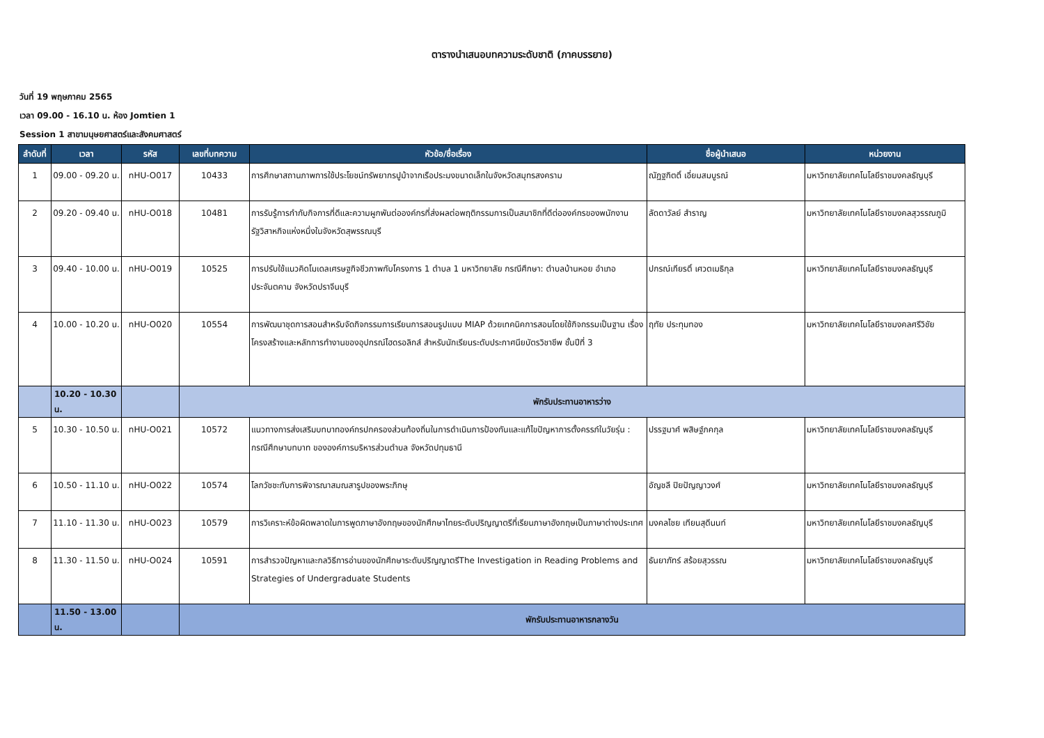ตารางนำเสนอบทความระดับชาติ (ภาคบรรยาย)
วันที่ 19 พฤษภาคม 2565
เวลา 09.00 - 16.10 น. ห้อง Jomtien 1
Session 1 สาขามนุษยศาสตร์และสังคมศาสตร์
| ลำดับที่ | เวลา | รหัส | เลขที่บทความ | หัวข้อ/ชื่อเรื่อง | ชื่อผู้นำเสนอ | หน่วยงาน |
| --- | --- | --- | --- | --- | --- | --- |
| 1 | 09.00 - 09.20 น. | nHU-O017 | 10433 | การศึกษาสถานภาพการใช้ประโยชน์ทรัพยากรปูม้าจากเรือประมงขนาดเล็กในจังหวัดสมุทรสงคราม | ณัฏฐกิตติ์ เอี่ยมสมบูรณ์ | มหาวิทยาลัยเทคโนโลยีราชมงคลธัญบุรี |
| 2 | 09.20 - 09.40 น. | nHU-O018 | 10481 | การรับรู้การกำกับกิจการที่ดีและความผูกพันต่อองค์กรที่ส่งผลต่อพฤติกรรมการเป็นสมาชิกที่ดีต่อองค์กรของพนักงานรัฐวิสาหกิจแห่งหนึ่งในจังหวัดสุพรรณบุรี | ลัดดาวัลย์ สำราญ | มหาวิทยาลัยเทคโนโลยีราชมงคลสุวรรณภูมิ |
| 3 | 09.40 - 10.00 น. | nHU-O019 | 10525 | การปรับใช้แนวคิดโมเดลเศรษฐกิจชีวภาพกับโครงการ 1 ตำบล 1 มหาวิทยาลัย กรณีศึกษา: ตำบลบ้านหอย อำเภอประจันตคาม จังหวัดปราจีนบุรี | ปกรณ์เกียรติ์ เศวตเมธิกุล | มหาวิทยาลัยเทคโนโลยีราชมงคลธัญบุรี |
| 4 | 10.00 - 10.20 น. | nHU-O020 | 10554 | การพัฒนาชุดการสอนสำหรับจัดกิจกรรมการเรียนการสอนรูปแบบ MIAP ด้วยเทคนิคการสอนโดยใช้กิจกรรมเป็นฐาน เรื่อง โครงสร้างและหลักการทำงานของอุปกรณ์ไฮดรอลิกส์ สำหรับนักเรียนระดับประกาศนียบัตรวิชาชีพ ชั้นปีที่ 3 | ฤทัย ประทุมทอง | มหาวิทยาลัยเทคโนโลยีราชมงคลศรีวิชัย |
| | 10.20 - 10.30 น. | | พักรับประทานอาหารว่าง | | | |
| 5 | 10.30 - 10.50 น. | nHU-O021 | 10572 | แนวทางการส่งเสริมบทบาทองค์กรปกครองส่วนท้องถิ่นในการดำเนินการป้องกันและแก้ไขปัญหาการตั้งครรภ์ในวัยรุ่น : กรณีศึกษาบทบาท ขององค์การบริหารส่วนตำบล จังหวัดปทุมธานี | ปรรฐมาศ์ พสิษฐ์ภคกุล | มหาวิทยาลัยเทคโนโลยีราชมงคลธัญบุรี |
| 6 | 10.50 - 11.10 น. | nHU-O022 | 10574 | โลกวัชชะกับการพิจารณาสมณสารูปของพระภิกษุ | อัญชลี ปิยปัญญาวงศ์ | มหาวิทยาลัยเทคโนโลยีราชมงคลธัญบุรี |
| 7 | 11.10 - 11.30 น. | nHU-O023 | 10579 | การวิเคราะห์ข้อผิดพลาดในการพูดภาษาอังกฤษของนักศึกษาไทยระดับปริญญาตรีที่เรียนภาษาอังกฤษเป็นภาษาต่างประเทศ | มงคลไชย เทียนสุดีนนท์ | มหาวิทยาลัยเทคโนโลยีราชมงคลธัญบุรี |
| 8 | 11.30 - 11.50 น. | nHU-O024 | 10591 | การสำรวจปัญหาและกลวิธีการอ่านของนักศึกษาระดับปริญญาตรีThe Investigation in Reading Problems and Strategies of Undergraduate Students | ธันยาภัทร์ สร้อยสุวรรณ | มหาวิทยาลัยเทคโนโลยีราชมงคลธัญบุรี |
| | 11.50 - 13.00 น. | | พักรับประทานอาหารกลางวัน | | | |